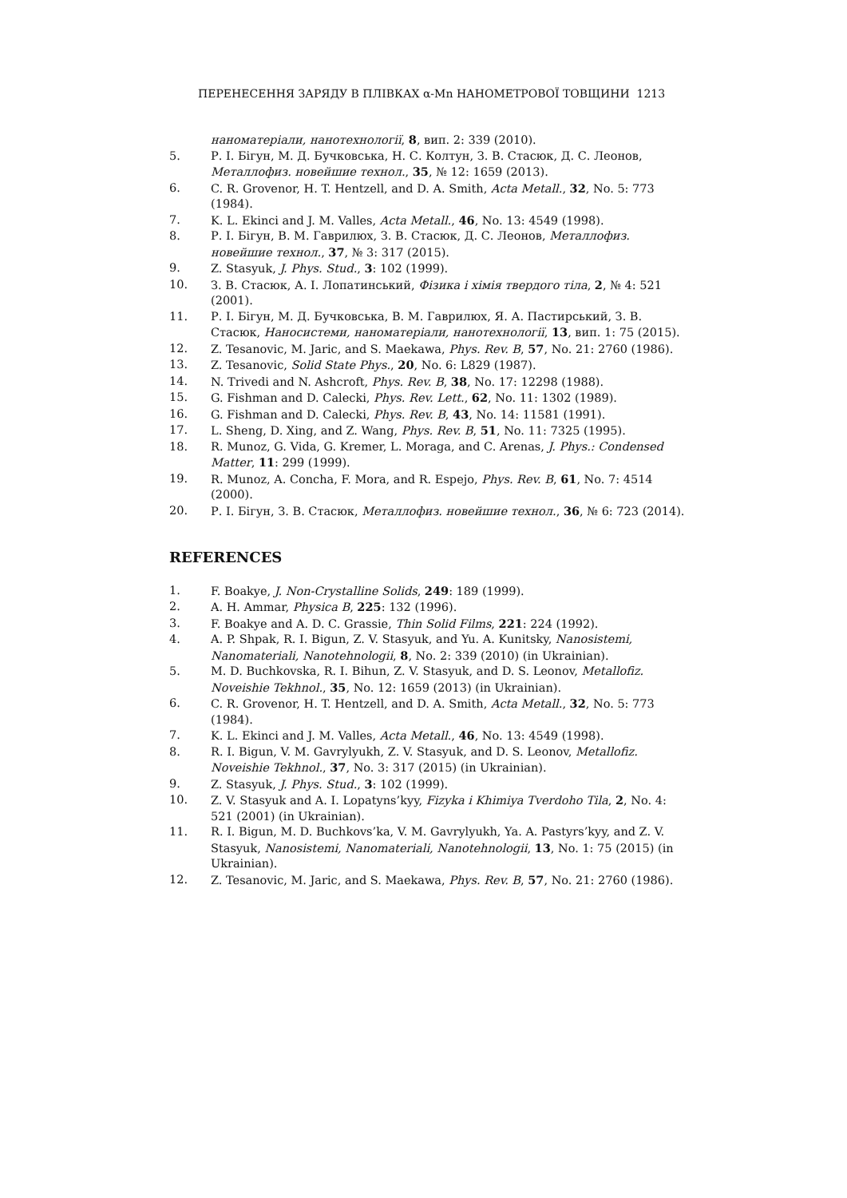ПЕРЕНЕСЕННЯ ЗАРЯДУ В ПЛІВКАХ α-Mn НАНОМЕТРОВОЇ ТОВЩИНИ 1213
наноматеріали, нанотехнології, 8, вип. 2: 339 (2010).
5. Р. І. Бігун, М. Д. Бучковська, Н. С. Колтун, З. В. Стасюк, Д. С. Леонов, Металлофиз. новейшие технол., 35, № 12: 1659 (2013).
6. C. R. Grovenor, H. T. Hentzell, and D. A. Smith, Acta Metall., 32, No. 5: 773 (1984).
7. K. L. Ekinci and J. M. Valles, Acta Metall., 46, No. 13: 4549 (1998).
8. Р. І. Бігун, В. М. Гаврилюх, З. В. Стасюк, Д. С. Леонов, Металлофиз. новейшие технол., 37, № 3: 317 (2015).
9. Z. Stasyuk, J. Phys. Stud., 3: 102 (1999).
10. З. В. Стасюк, А. І. Лопатинський, Фізика і хімія твердого тіла, 2, № 4: 521 (2001).
11. Р. І. Бігун, М. Д. Бучковська, В. М. Гаврилюх, Я. А. Пастирський, З. В. Стасюк, Наносистеми, наноматеріали, нанотехнології, 13, вип. 1: 75 (2015).
12. Z. Tesanovic, M. Jaric, and S. Maekawa, Phys. Rev. B, 57, No. 21: 2760 (1986).
13. Z. Tesanovic, Solid State Phys., 20, No. 6: L829 (1987).
14. N. Trivedi and N. Ashcroft, Phys. Rev. B, 38, No. 17: 12298 (1988).
15. G. Fishman and D. Calecki, Phys. Rev. Lett., 62, No. 11: 1302 (1989).
16. G. Fishman and D. Calecki, Phys. Rev. B, 43, No. 14: 11581 (1991).
17. L. Sheng, D. Xing, and Z. Wang, Phys. Rev. B, 51, No. 11: 7325 (1995).
18. R. Munoz, G. Vida, G. Kremer, L. Moraga, and C. Arenas, J. Phys.: Condensed Matter, 11: 299 (1999).
19. R. Munoz, A. Concha, F. Mora, and R. Espejo, Phys. Rev. B, 61, No. 7: 4514 (2000).
20. Р. І. Бігун, З. В. Стасюк, Металлофиз. новейшие технол., 36, № 6: 723 (2014).
REFERENCES
1. F. Boakye, J. Non-Crystalline Solids, 249: 189 (1999).
2. A. H. Ammar, Physica B, 225: 132 (1996).
3. F. Boakye and A. D. C. Grassie, Thin Solid Films, 221: 224 (1992).
4. A. P. Shpak, R. I. Bigun, Z. V. Stasyuk, and Yu. A. Kunitsky, Nanosistemi, Nanomateriali, Nanotehnologii, 8, No. 2: 339 (2010) (in Ukrainian).
5. M. D. Buchkovska, R. I. Bihun, Z. V. Stasyuk, and D. S. Leonov, Metallofiz. Noveishie Tekhnol., 35, No. 12: 1659 (2013) (in Ukrainian).
6. C. R. Grovenor, H. T. Hentzell, and D. A. Smith, Acta Metall., 32, No. 5: 773 (1984).
7. K. L. Ekinci and J. M. Valles, Acta Metall., 46, No. 13: 4549 (1998).
8. R. I. Bigun, V. M. Gavrylyukh, Z. V. Stasyuk, and D. S. Leonov, Metallofiz. Noveishie Tekhnol., 37, No. 3: 317 (2015) (in Ukrainian).
9. Z. Stasyuk, J. Phys. Stud., 3: 102 (1999).
10. Z. V. Stasyuk and A. I. Lopatyns’kyy, Fizyka i Khimiya Tverdoho Tila, 2, No. 4: 521 (2001) (in Ukrainian).
11. R. I. Bigun, M. D. Buchkovs’ka, V. M. Gavrylyukh, Ya. A. Pastyrs’kyy, and Z. V. Stasyuk, Nanosistemi, Nanomateriali, Nanotehnologii, 13, No. 1: 75 (2015) (in Ukrainian).
12. Z. Tesanovic, M. Jaric, and S. Maekawa, Phys. Rev. B, 57, No. 21: 2760 (1986).